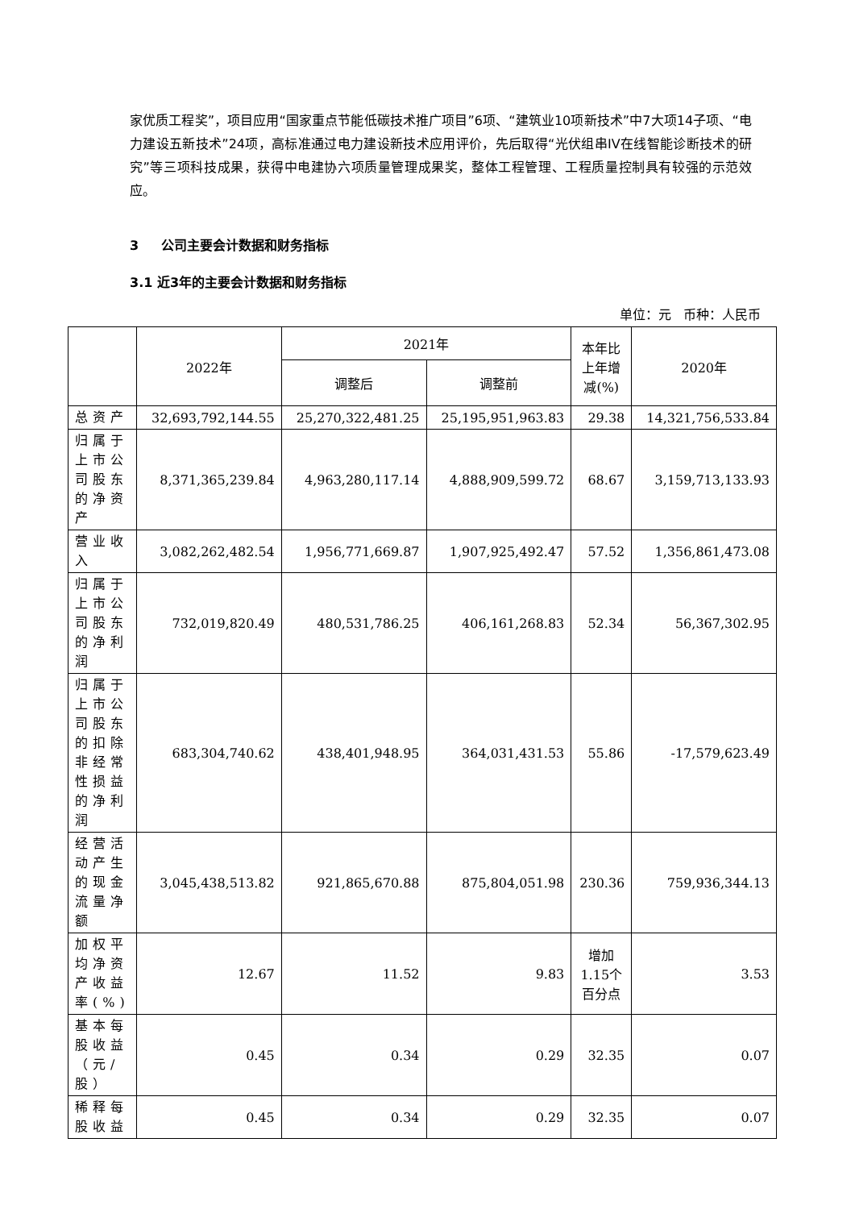家优质工程奖”，项目应用“国家重点节能低碳技术推广项目”6项、“建筑业10项新技术”中7大项14子项、“电力建设五新技术”24项，高标准通过电力建设新技术应用评价，先后取得“光伏组串IV在线智能诊断技术的研究”等三项科技成果，获得中电建协六项质量管理成果奖，整体工程管理、工程质量控制具有较强的示范效应。
3 公司主要会计数据和财务指标
3.1 近3年的主要会计数据和财务指标
单位：元 币种：人民币
| | 2022年 | 2021年 | | 本年比上年增减(%) | 2020年 |
| --- | --- | --- | --- | --- | --- |
| | | 调整后 | 调整前 | | |
| 总资产 | 32,693,792,144.55 | 25,270,322,481.25 | 25,195,951,963.83 | 29.38 | 14,321,756,533.84 |
| 归属于上市公司股东的净资产 | 8,371,365,239.84 | 4,963,280,117.14 | 4,888,909,599.72 | 68.67 | 3,159,713,133.93 |
| 营业收入 | 3,082,262,482.54 | 1,956,771,669.87 | 1,907,925,492.47 | 57.52 | 1,356,861,473.08 |
| 归属于上市公司股东的净利润 | 732,019,820.49 | 480,531,786.25 | 406,161,268.83 | 52.34 | 56,367,302.95 |
| 归属于上市公司股东的扣除非经常性损益的净利润 | 683,304,740.62 | 438,401,948.95 | 364,031,431.53 | 55.86 | -17,579,623.49 |
| 经营活动产生的现金流量净额 | 3,045,438,513.82 | 921,865,670.88 | 875,804,051.98 | 230.36 | 759,936,344.13 |
| 加权平均净资产收益率(%) | 12.67 | 11.52 | 9.83 | 增加1.15个百分点 | 3.53 |
| 基本每股收益（元/股） | 0.45 | 0.34 | 0.29 | 32.35 | 0.07 |
| 稀释每股收益 | 0.45 | 0.34 | 0.29 | 32.35 | 0.07 |